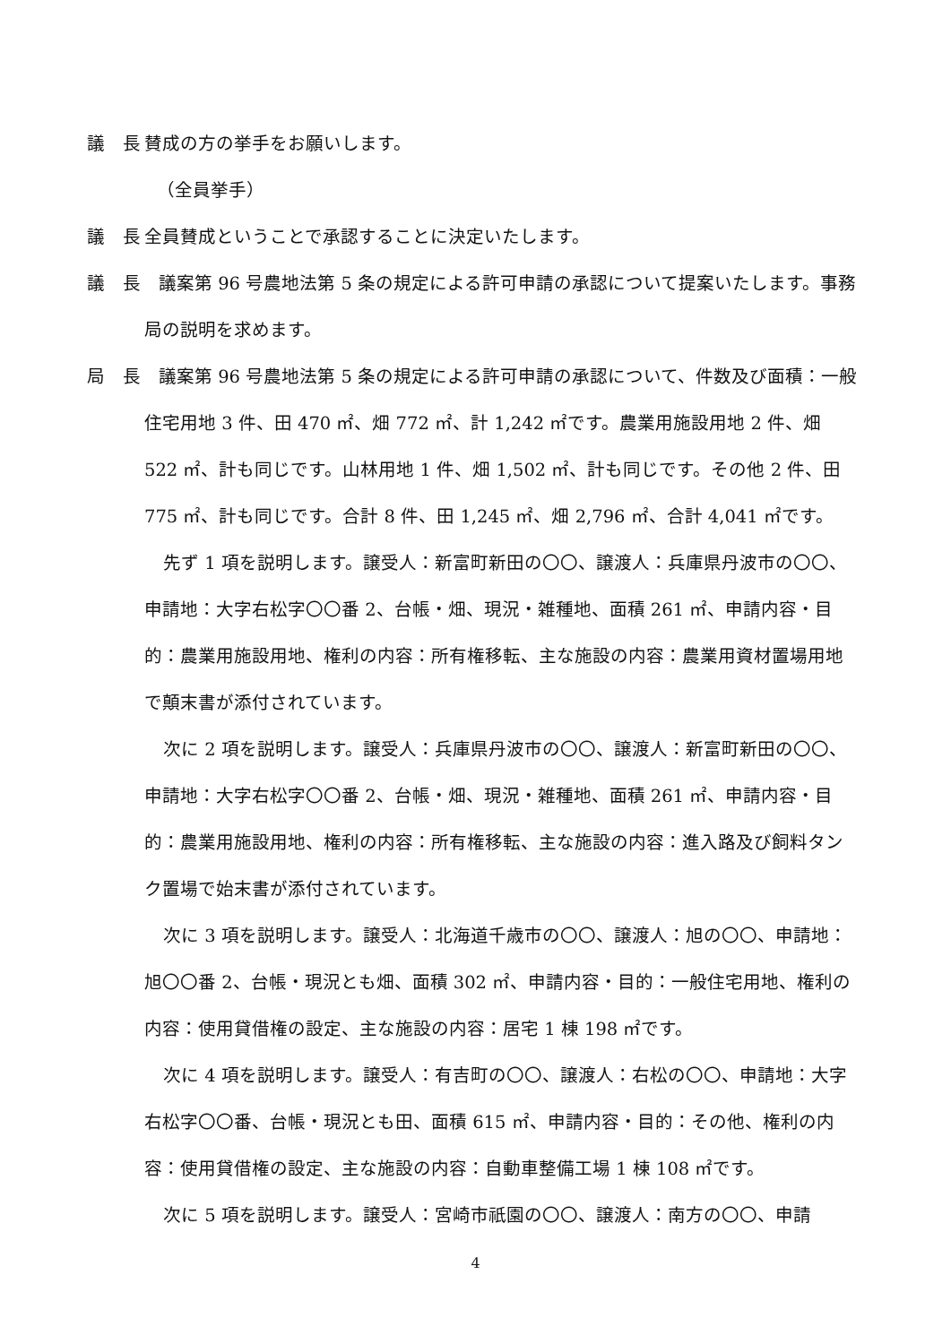議　長 賛成の方の挙手をお願いします。
（全員挙手）
議　長 全員賛成ということで承認することに決定いたします。
議　長　議案第 96 号農地法第 5 条の規定による許可申請の承認について提案いたします。事務局の説明を求めます。
局　長　議案第 96 号農地法第 5 条の規定による許可申請の承認について、件数及び面積：一般住宅用地 3 件、田 470 ㎡、畑 772 ㎡、計 1,242 ㎡です。農業用施設用地 2 件、畑 522 ㎡、計も同じです。山林用地 1 件、畑 1,502 ㎡、計も同じです。その他 2 件、田 775 ㎡、計も同じです。合計 8 件、田 1,245 ㎡、畑 2,796 ㎡、合計 4,041 ㎡です。
先ず 1 項を説明します。譲受人：新富町新田の〇〇、譲渡人：兵庫県丹波市の〇〇、申請地：大字右松字〇〇番 2、台帳・畑、現況・雑種地、面積 261 ㎡、申請内容・目的：農業用施設用地、権利の内容：所有権移転、主な施設の内容：農業用資材置場用地で顛末書が添付されています。
次に 2 項を説明します。譲受人：兵庫県丹波市の〇〇、譲渡人：新富町新田の〇〇、申請地：大字右松字〇〇番 2、台帳・畑、現況・雑種地、面積 261 ㎡、申請内容・目的：農業用施設用地、権利の内容：所有権移転、主な施設の内容：進入路及び飼料タンク置場で始末書が添付されています。
次に 3 項を説明します。譲受人：北海道千歳市の〇〇、譲渡人：旭の〇〇、申請地：旭〇〇番 2、台帳・現況とも畑、面積 302 ㎡、申請内容・目的：一般住宅用地、権利の内容：使用貸借権の設定、主な施設の内容：居宅 1 棟 198 ㎡です。
次に 4 項を説明します。譲受人：有吉町の〇〇、譲渡人：右松の〇〇、申請地：大字右松字〇〇番、台帳・現況とも田、面積 615 ㎡、申請内容・目的：その他、権利の内容：使用貸借権の設定、主な施設の内容：自動車整備工場 1 棟 108 ㎡です。
次に 5 項を説明します。譲受人：宮崎市祇園の〇〇、譲渡人：南方の〇〇、申請
4